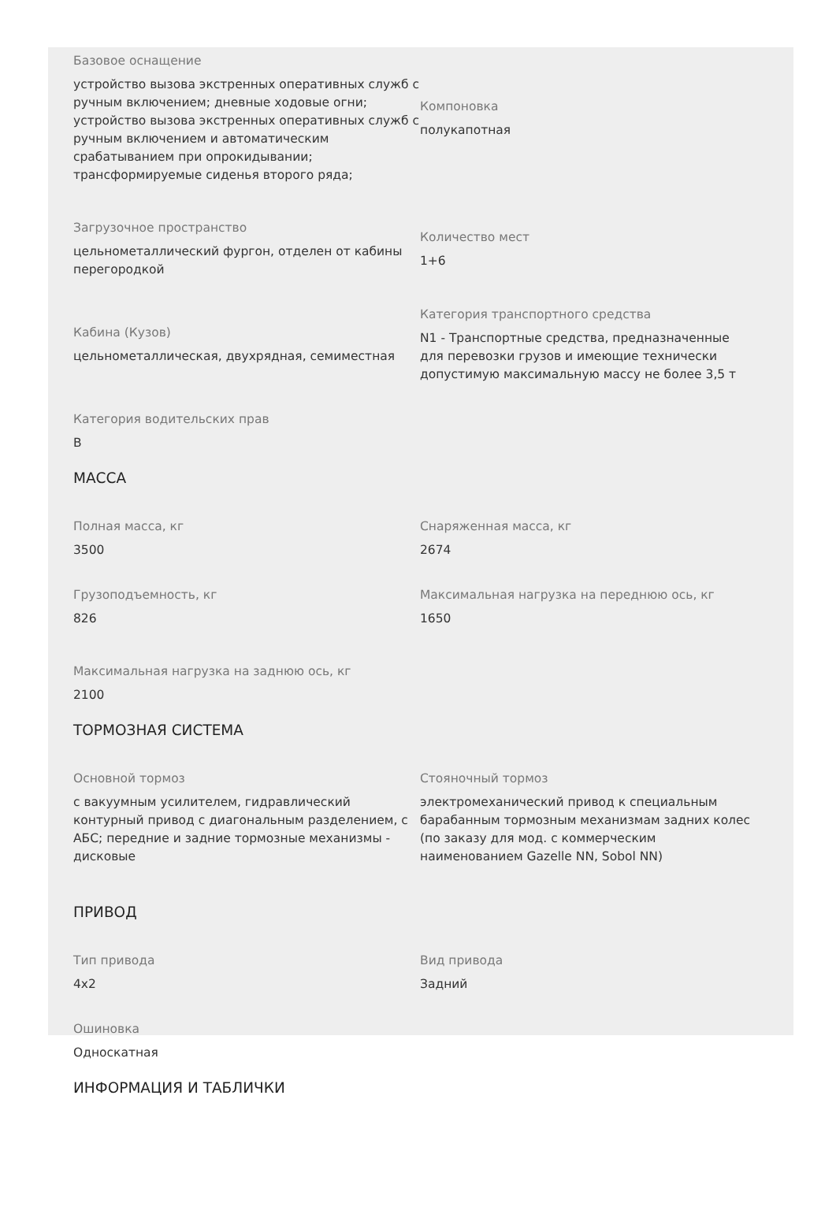Базовое оснащение
устройство вызова экстренных оперативных служб с ручным включением; дневные ходовые огни; устройство вызова экстренных оперативных служб с ручным включением и автоматическим срабатыванием при опрокидывании; трансформируемые сиденья второго ряда;
Компоновка
полукапотная
Загрузочное пространство
цельнометаллический фургон, отделен от кабины перегородкой
Количество мест
1+6
Кабина (Кузов)
цельнометаллическая, двухрядная, семиместная
Категория транспортного средства
N1 - Транспортные средства, предназначенные для перевозки грузов и имеющие технически допустимую максимальную массу не более 3,5 т
Категория водительских прав
B
МАССА
Полная масса, кг
3500
Снаряженная масса, кг
2674
Грузоподъемность, кг
826
Максимальная нагрузка на переднюю ось, кг
1650
Максимальная нагрузка на заднюю ось, кг
2100
ТОРМОЗНАЯ СИСТЕМА
Основной тормоз
с вакуумным усилителем, гидравлический контурный привод с диагональным разделением, с АБС; передние и задние тормозные механизмы - дисковые
Стояночный тормоз
электромеханический привод к специальным барабанным тормозным механизмам задних колес (по заказу для мод. с коммерческим наименованием Gazelle NN, Sobol NN)
ПРИВОД
Тип привода
4x2
Вид привода
Задний
Ошиновка
Односкатная
ИНФОРМАЦИЯ И ТАБЛИЧКИ